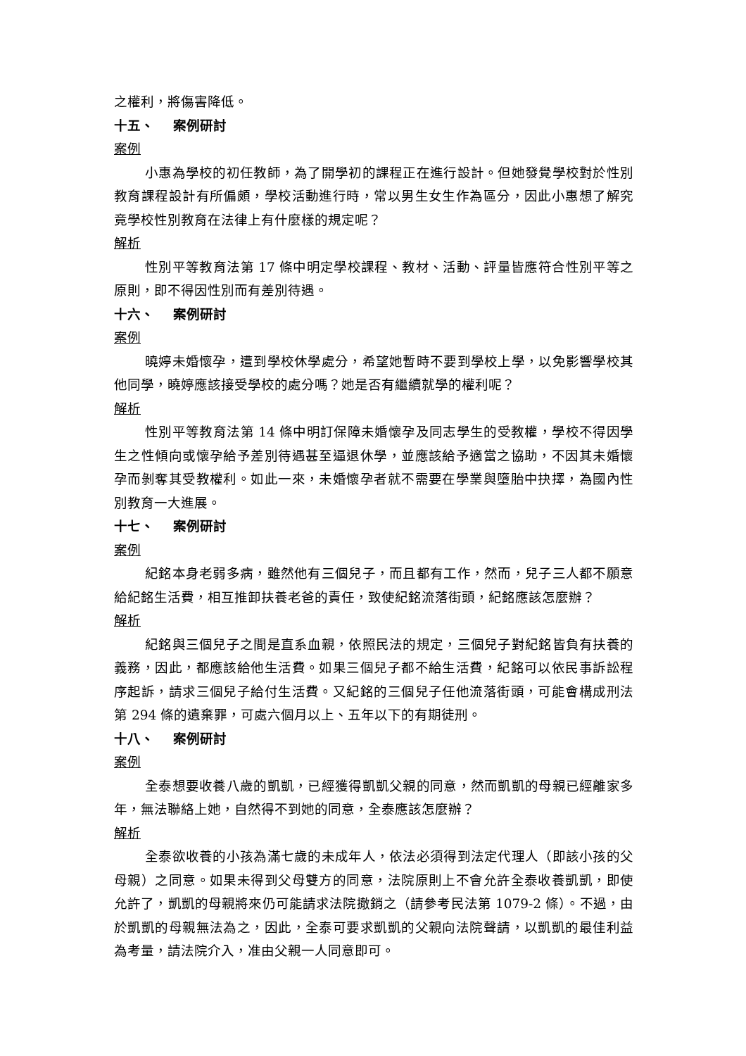之權利，將傷害降低。
十五、 案例研討
案例
小惠為學校的初任教師，為了開學初的課程正在進行設計。但她發覺學校對於性別教育課程設計有所偏頗，學校活動進行時，常以男生女生作為區分，因此小惠想了解究竟學校性別教育在法律上有什麼樣的規定呢？
解析
性別平等教育法第 17 條中明定學校課程、教材、活動、評量皆應符合性別平等之原則，即不得因性別而有差別待遇。
十六、 案例研討
案例
曉婷未婚懷孕，遭到學校休學處分，希望她暫時不要到學校上學，以免影響學校其他同學，曉婷應該接受學校的處分嗎？她是否有繼續就學的權利呢？
解析
性別平等教育法第 14 條中明訂保障未婚懷孕及同志學生的受教權，學校不得因學生之性傾向或懷孕給予差別待遇甚至逼退休學，並應該給予適當之協助，不因其未婚懷孕而剝奪其受教權利。如此一來，未婚懷孕者就不需要在學業與墮胎中抉擇，為國內性別教育一大進展。
十七、 案例研討
案例
紀銘本身老弱多病，雖然他有三個兒子，而且都有工作，然而，兒子三人都不願意給紀銘生活費，相互推卸扶養老爸的責任，致使紀銘流落街頭，紀銘應該怎麼辦？
解析
紀銘與三個兒子之間是直系血親，依照民法的規定，三個兒子對紀銘皆負有扶養的義務，因此，都應該給他生活費。如果三個兒子都不給生活費，紀銘可以依民事訴訟程序起訴，請求三個兒子給付生活費。又紀銘的三個兒子任他流落街頭，可能會構成刑法第 294 條的遺棄罪，可處六個月以上、五年以下的有期徒刑。
十八、 案例研討
案例
全泰想要收養八歲的凱凱，已經獲得凱凱父親的同意，然而凱凱的母親已經離家多年，無法聯絡上她，自然得不到她的同意，全泰應該怎麼辦？
解析
全泰欲收養的小孩為滿七歲的未成年人，依法必須得到法定代理人（即該小孩的父母親）之同意。如果未得到父母雙方的同意，法院原則上不會允許全泰收養凱凱，即使允許了，凱凱的母親將來仍可能請求法院撤銷之（請參考民法第 1079-2 條）。不過，由於凱凱的母親無法為之，因此，全泰可要求凱凱的父親向法院聲請，以凱凱的最佳利益為考量，請法院介入，准由父親一人同意即可。